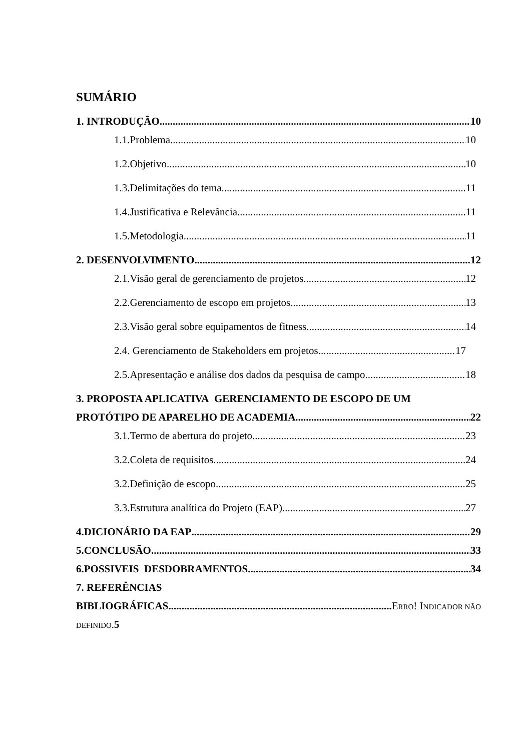SUMÁRIO
1. INTRODUÇÃO 10
1.1.Problema 10
1.2.Objetivo 10
1.3.Delimitações do tema 11
1.4.Justificativa e Relevância 11
1.5.Metodologia 11
2. DESENVOLVIMENTO 12
2.1.Visão geral de gerenciamento de projetos 12
2.2.Gerenciamento de escopo em projetos 13
2.3.Visão geral sobre equipamentos de fitness 14
2.4. Gerenciamento de Stakeholders em projetos 17
2.5.Apresentação e análise dos dados da pesquisa de campo 18
3. PROPOSTA APLICATIVA GERENCIAMENTO DE ESCOPO DE UM
PROTÓTIPO DE APARELHO DE ACADEMIA 22
3.1.Termo de abertura do projeto 23
3.2.Coleta de requisitos 24
3.2.Definição de escopo 25
3.3.Estrutura analítica do Projeto (EAP) 27
4.DICIONÁRIO DA EAP 29
5.CONCLUSÃO 33
6.POSSIVEIS DESDOBRAMENTOS 34
7. REFERÊNCIAS
BIBLIOGRÁFICAS ERRO! INDICADOR NÃO
DEFINIDO.5